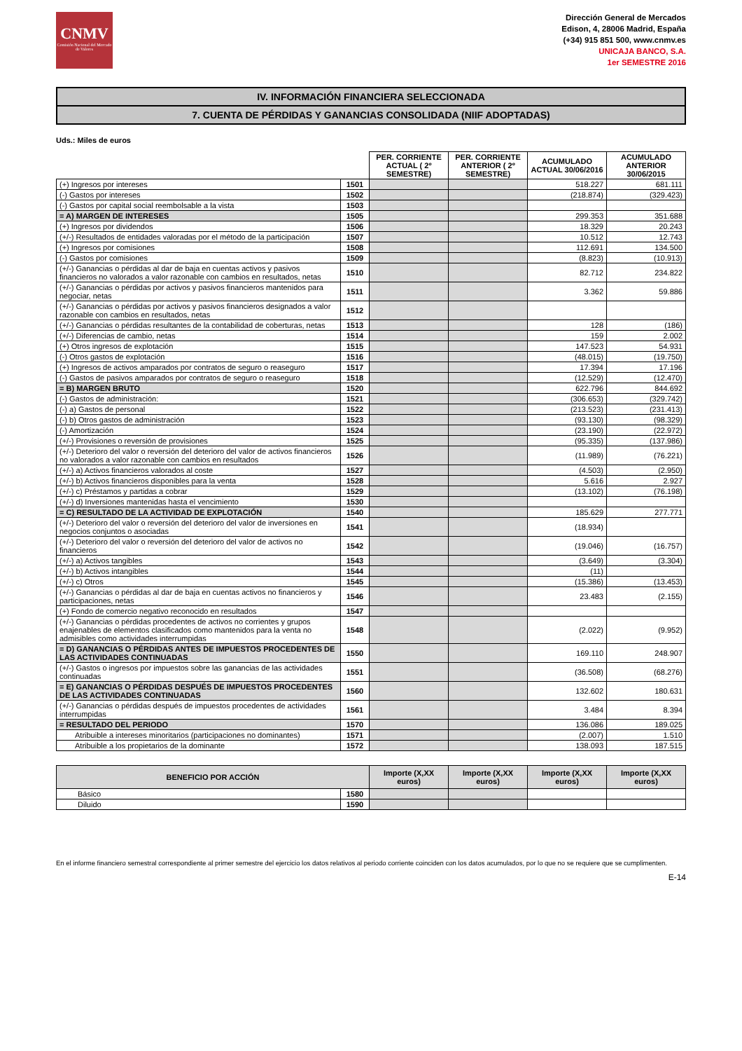CNMV
Comisión Nacional del Mercado de Valores
Dirección General de Mercados
Edison, 4, 28006 Madrid, España
(+34) 915 851 500, www.cnmv.es
UNICAJA BANCO, S.A.
1er SEMESTRE 2016
IV. INFORMACIÓN FINANCIERA SELECCIONADA
7. CUENTA DE PÉRDIDAS Y GANANCIAS CONSOLIDADA (NIIF ADOPTADAS)
Uds.: Miles de euros
| | | PER. CORRIENTE ACTUAL ( 2º SEMESTRE) | PER. CORRIENTE ANTERIOR ( 2º SEMESTRE) | ACUMULADO ACTUAL 30/06/2016 | ACUMULADO ANTERIOR 30/06/2015 |
| --- | --- | --- | --- | --- | --- |
| (+) Ingresos por intereses | 1501 | | | 518.227 | 681.111 |
| (-) Gastos por intereses | 1502 | | | (218.874) | (329.423) |
| (-) Gastos por capital social reembolsable a la vista | 1503 | | | | |
| = A) MARGEN DE INTERESES | 1505 | | | 299.353 | 351.688 |
| (+) Ingresos por dividendos | 1506 | | | 18.329 | 20.243 |
| (+/-) Resultados de entidades valoradas por el método de la participación | 1507 | | | 10.512 | 12.743 |
| (+) Ingresos por comisiones | 1508 | | | 112.691 | 134.500 |
| (-) Gastos por comisiones | 1509 | | | (8.823) | (10.913) |
| (+/-) Ganancias o pérdidas al dar de baja en cuentas activos y pasivos financieros no valorados a valor razonable con cambios en resultados, netas | 1510 | | | 82.712 | 234.822 |
| (+/-) Ganancias o pérdidas por activos y pasivos financieros mantenidos para negociar, netas | 1511 | | | 3.362 | 59.886 |
| (+/-) Ganancias o pérdidas por activos y pasivos financieros designados a valor razonable con cambios en resultados, netas | 1512 | | | | |
| (+/-) Ganancias o pérdidas resultantes de la contabilidad de coberturas, netas | 1513 | | | 128 | (186) |
| (+/-) Diferencias de cambio, netas | 1514 | | | 159 | 2.002 |
| (+) Otros ingresos de explotación | 1515 | | | 147.523 | 54.931 |
| (-) Otros gastos de explotación | 1516 | | | (48.015) | (19.750) |
| (+) Ingresos de activos amparados por contratos de seguro o reaseguro | 1517 | | | 17.394 | 17.196 |
| (-) Gastos de pasivos amparados por contratos de seguro o reaseguro | 1518 | | | (12.529) | (12.470) |
| = B) MARGEN BRUTO | 1520 | | | 622.796 | 844.692 |
| (-) Gastos de administración: | 1521 | | | (306.653) | (329.742) |
| (-) a) Gastos de personal | 1522 | | | (213.523) | (231.413) |
| (-) b) Otros gastos de administración | 1523 | | | (93.130) | (98.329) |
| (-) Amortización | 1524 | | | (23.190) | (22.972) |
| (+/-) Provisiones o reversión de provisiones | 1525 | | | (95.335) | (137.986) |
| (+/-) Deterioro del valor o reversión del deterioro del valor de activos financieros no valorados a valor razonable con cambios en resultados | 1526 | | | (11.989) | (76.221) |
| (+/-) a) Activos financieros valorados al coste | 1527 | | | (4.503) | (2.950) |
| (+/-) b) Activos financieros disponibles para la venta | 1528 | | | 5.616 | 2.927 |
| (+/-) c) Préstamos y partidas a cobrar | 1529 | | | (13.102) | (76.198) |
| (+/-) d) Inversiones mantenidas hasta el vencimiento | 1530 | | | | |
| = C) RESULTADO DE LA ACTIVIDAD DE EXPLOTACIÓN | 1540 | | | 185.629 | 277.771 |
| (+/-) Deterioro del valor o reversión del deterioro del valor de inversiones en negocios conjuntos o asociadas | 1541 | | | (18.934) | |
| (+/-) Deterioro del valor o reversión del deterioro del valor de activos no financieros | 1542 | | | (19.046) | (16.757) |
| (+/-) a) Activos tangibles | 1543 | | | (3.649) | (3.304) |
| (+/-) b) Activos intangibles | 1544 | | | (11) | |
| (+/-) c) Otros | 1545 | | | (15.386) | (13.453) |
| (+/-) Ganancias o pérdidas al dar de baja en cuentas activos no financieros y participaciones, netas | 1546 | | | 23.483 | (2.155) |
| (+) Fondo de comercio negativo reconocido en resultados | 1547 | | | | |
| (+/-) Ganancias o pérdidas procedentes de activos no corrientes y grupos enajenables de elementos clasificados como mantenidos para la venta no admisibles como actividades interrumpidas | 1548 | | | (2.022) | (9.952) |
| = D) GANANCIAS O PÉRDIDAS ANTES DE IMPUESTOS PROCEDENTES DE LAS ACTIVIDADES CONTINUADAS | 1550 | | | 169.110 | 248.907 |
| (+/-) Gastos o ingresos por impuestos sobre las ganancias de las actividades continuadas | 1551 | | | (36.508) | (68.276) |
| = E) GANANCIAS O PÉRDIDAS DESPUÉS DE IMPUESTOS PROCEDENTES DE LAS ACTIVIDADES CONTINUADAS | 1560 | | | 132.602 | 180.631 |
| (+/-) Ganancias o pérdidas después de impuestos procedentes de actividades interrumpidas | 1561 | | | 3.484 | 8.394 |
| = RESULTADO DEL PERIODO | 1570 | | | 136.086 | 189.025 |
| Atribuible a intereses minoritarios (participaciones no dominantes) | 1571 | | | (2.007) | 1.510 |
| Atribuible a los propietarios de la dominante | 1572 | | | 138.093 | 187.515 |
| BENEFICIO POR ACCIÓN | | Importe (X,XX euros) | Importe (X,XX euros) | Importe (X,XX euros) | Importe (X,XX euros) |
| --- | --- | --- | --- | --- | --- |
| Básico | 1580 | | | | |
| Diluido | 1590 | | | | |
En el informe financiero semestral correspondiente al primer semestre del ejercicio los datos relativos al periodo corriente coinciden con los datos acumulados, por lo que no se requiere que se cumplimenten.
E-14